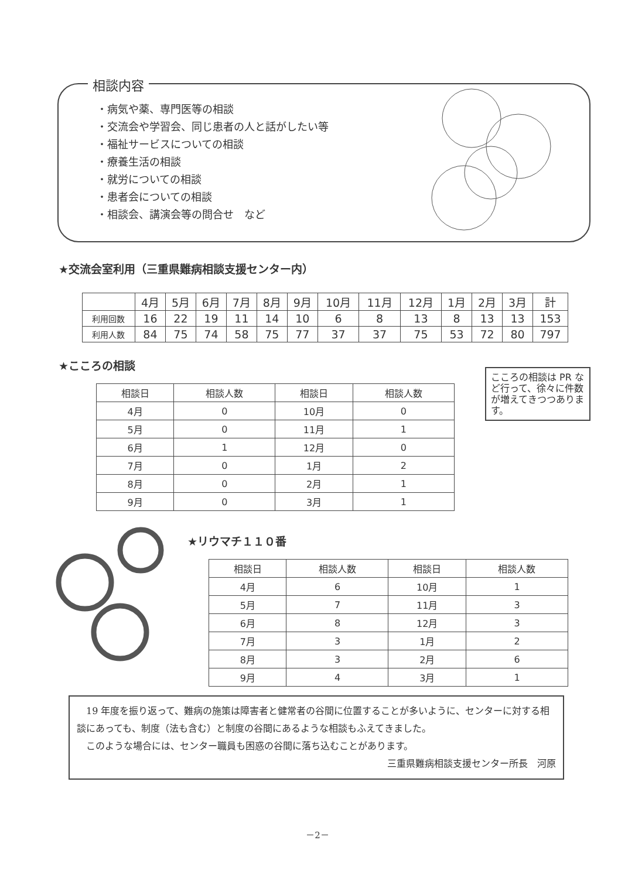相談内容
・病気や薬、専門医等の相談
・交流会や学習会、同じ患者の人と話がしたい等
・福祉サービスについての相談
・療養生活の相談
・就労についての相談
・患者会についての相談
・相談会、講演会等の問合せ　など
★交流会室利用（三重県難病相談支援センター内）
| | 4月 | 5月 | 6月 | 7月 | 8月 | 9月 | 10月 | 11月 | 12月 | 1月 | 2月 | 3月 | 計 |
| 利用回数 | 16 | 22 | 19 | 11 | 14 | 10 | 6 | 8 | 13 | 8 | 13 | 13 | 153 |
| 利用人数 | 84 | 75 | 74 | 58 | 75 | 77 | 37 | 37 | 75 | 53 | 72 | 80 | 797 |
★こころの相談
| 相談日 | 相談人数 | 相談日 | 相談人数 |
| --- | --- | --- | --- |
| 4月 | 0 | 10月 | 0 |
| 5月 | 0 | 11月 | 1 |
| 6月 | 1 | 12月 | 0 |
| 7月 | 0 | 1月 | 2 |
| 8月 | 0 | 2月 | 1 |
| 9月 | 0 | 3月 | 1 |
こころの相談は PR など行って、徐々に件数が増えてきつつあります。
★リウマチ１１０番
| 相談日 | 相談人数 | 相談日 | 相談人数 |
| --- | --- | --- | --- |
| 4月 | 6 | 10月 | 1 |
| 5月 | 7 | 11月 | 3 |
| 6月 | 8 | 12月 | 3 |
| 7月 | 3 | 1月 | 2 |
| 8月 | 3 | 2月 | 6 |
| 9月 | 4 | 3月 | 1 |
19 年度を振り返って、難病の施策は障害者と健常者の谷間に位置することが多いように、センターに対する相談にあっても、制度（法も含む）と制度の谷間にあるような相談もふえてきました。
このような場合には、センター職員も困惑の谷間に落ち込むことがあります。
三重県難病相談支援センター所長　河原
－2－